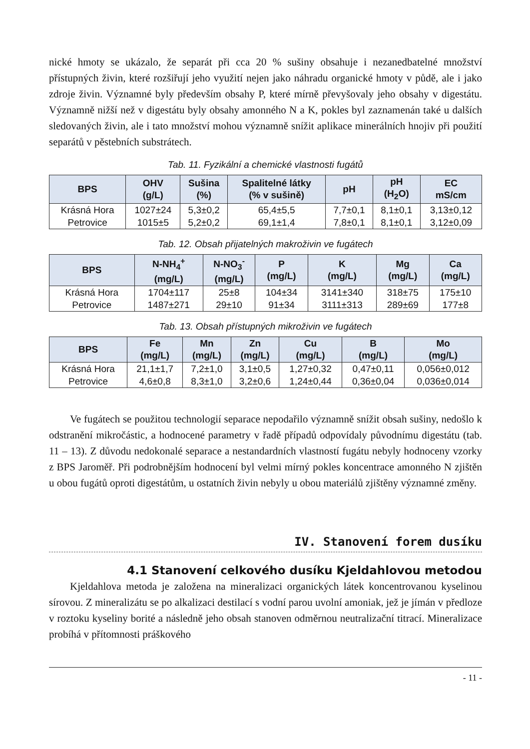nické hmoty se ukázalo, že separát při cca 20 % sušiny obsahuje i nezanedbatelné množství přístupných živin, které rozšiřují jeho využití nejen jako náhradu organické hmoty v půdě, ale i jako zdroje živin. Významné byly především obsahy P, které mírně převyšovaly jeho obsahy v digestátu. Významně nižší než v digestátu byly obsahy amonného N a K, pokles byl zaznamenán také u dalších sledovaných živin, ale i tato množství mohou významně snížit aplikace minerálních hnojiv při použití separátů v pěstebních substrátech.
Tab. 11. Fyzikální a chemické vlastnosti fugátů
| BPS | OHV (g/L) | Sušina (%) | Spalitelné látky (% v sušině) | pH | pH (H<sub>2</sub>O) | EC mS/cm |
| --- | --- | --- | --- | --- | --- | --- |
| Krásná Hora | 1027±24 | 5,3±0,2 | 65,4±5,5 | 7,7±0,1 | 8,1±0,1 | 3,13±0,12 |
| Petrovice | 1015±5 | 5,2±0,2 | 69,1±1,4 | 7,8±0,1 | 8,1±0,1 | 3,12±0,09 |
Tab. 12. Obsah přijatelných makroživin ve fugátech
| BPS | N-NH<sub>4</sub><sup>+</sup> (mg/L) | N-NO<sub>3</sub><sup>-</sup> (mg/L) | P (mg/L) | K (mg/L) | Mg (mg/L) | Ca (mg/L) |
| --- | --- | --- | --- | --- | --- | --- |
| Krásná Hora | 1704±117 | 25±8 | 104±34 | 3141±340 | 318±75 | 175±10 |
| Petrovice | 1487±271 | 29±10 | 91±34 | 3111±313 | 289±69 | 177±8 |
Tab. 13. Obsah přístupných mikroživin ve fugátech
| BPS | Fe (mg/L) | Mn (mg/L) | Zn (mg/L) | Cu (mg/L) | B (mg/L) | Mo (mg/L) |
| --- | --- | --- | --- | --- | --- | --- |
| Krásná Hora | 21,1±1,7 | 7,2±1,0 | 3,1±0,5 | 1,27±0,32 | 0,47±0,11 | 0,056±0,012 |
| Petrovice | 4,6±0,8 | 8,3±1,0 | 3,2±0,6 | 1,24±0,44 | 0,36±0,04 | 0,036±0,014 |
Ve fugátech se použitou technologií separace nepodařilo významně snížit obsah sušiny, nedošlo k odstranění mikročástic, a hodnocené parametry v řadě případů odpovídaly původnímu digestátu (tab. 11 – 13). Z důvodu nedokonalé separace a nestandardních vlastností fugátu nebyly hodnoceny vzorky z BPS Jaroměř. Při podrobnějším hodnocení byl velmi mírný pokles koncentrace amonného N zjištěn u obou fugátů oproti digestátům, u ostatních živin nebyly u obou materiálů zjištěny významné změny.
IV. Stanovení forem dusíku
4.1 Stanovení celkového dusíku Kjeldahlovou metodou
Kjeldahlova metoda je založena na mineralizaci organických látek koncentrovanou kyselinou sírovou. Z mineralizátu se po alkalizaci destilací s vodní parou uvolní amoniak, jež je jímán v předloze v roztoku kyseliny borité a následně jeho obsah stanoven odměrnou neutralizační titrací. Mineralizace probíhá v přítomnosti práškového
- 11 -